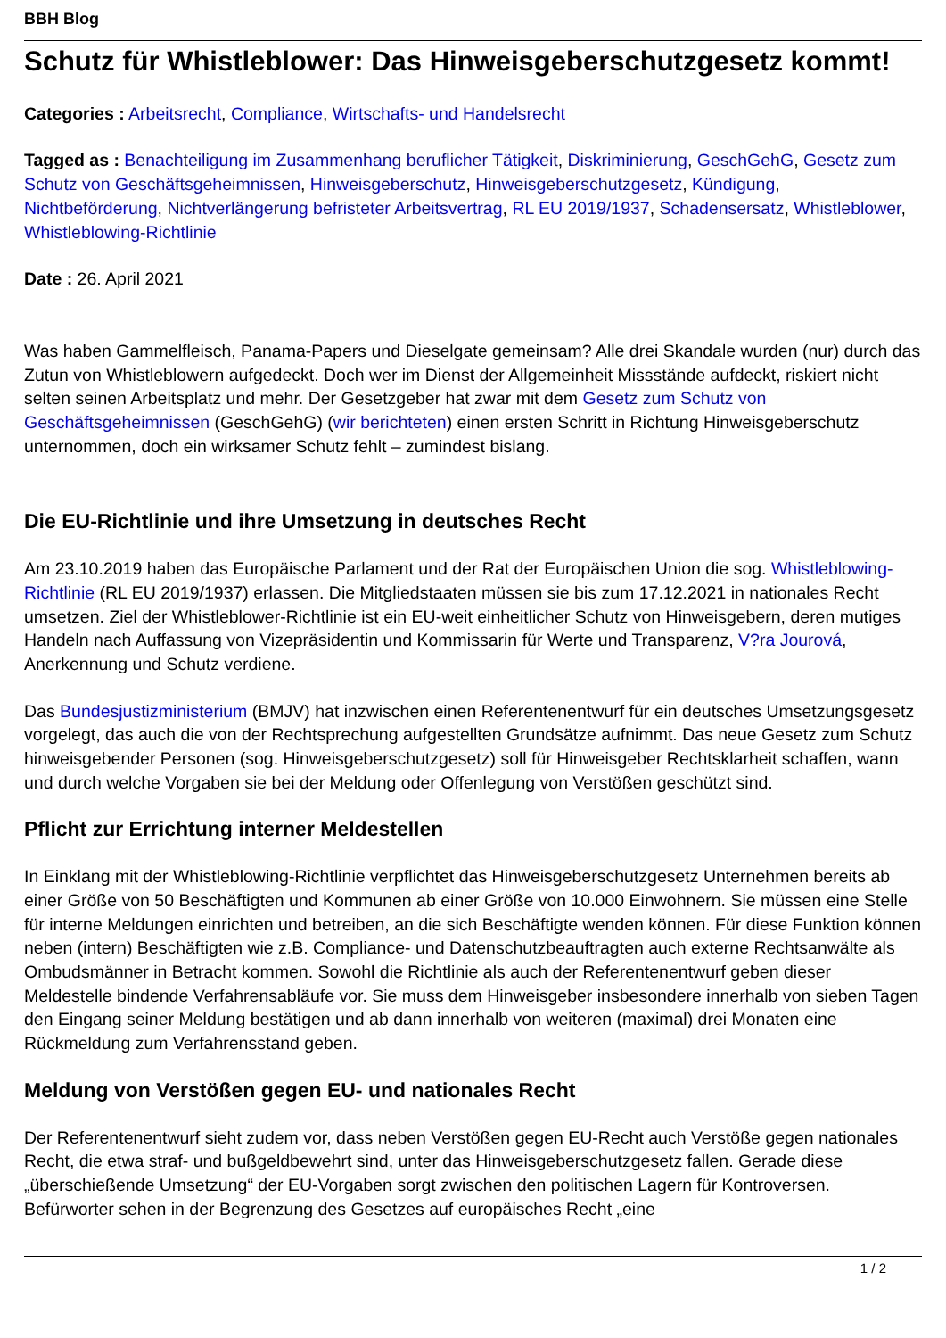BBH Blog
Schutz für Whistleblower: Das Hinweisgeberschutzgesetz kommt!
Categories : Arbeitsrecht, Compliance, Wirtschafts- und Handelsrecht
Tagged as : Benachteiligung im Zusammenhang beruflicher Tätigkeit, Diskriminierung, GeschGehG, Gesetz zum Schutz von Geschäftsgeheimnissen, Hinweisgeberschutz, Hinweisgeberschutzgesetz, Kündigung, Nichtbeförderung, Nichtverlängerung befristeter Arbeitsvertrag, RL EU 2019/1937, Schadensersatz, Whistleblower, Whistleblowing-Richtlinie
Date : 26. April 2021
Was haben Gammelfleisch, Panama-Papers und Dieselgate gemeinsam? Alle drei Skandale wurden (nur) durch das Zutun von Whistleblowern aufgedeckt. Doch wer im Dienst der Allgemeinheit Missstände aufdeckt, riskiert nicht selten seinen Arbeitsplatz und mehr. Der Gesetzgeber hat zwar mit dem Gesetz zum Schutz von Geschäftsgeheimnissen (GeschGehG) (wir berichteten) einen ersten Schritt in Richtung Hinweisgeberschutz unternommen, doch ein wirksamer Schutz fehlt – zumindest bislang.
Die EU-Richtlinie und ihre Umsetzung in deutsches Recht
Am 23.10.2019 haben das Europäische Parlament und der Rat der Europäischen Union die sog. Whistleblowing-Richtlinie (RL EU 2019/1937) erlassen. Die Mitgliedstaaten müssen sie bis zum 17.12.2021 in nationales Recht umsetzen. Ziel der Whistleblower-Richtlinie ist ein EU-weit einheitlicher Schutz von Hinweisgebern, deren mutiges Handeln nach Auffassung von Vizepräsidentin und Kommissarin für Werte und Transparenz, V?ra Jourová, Anerkennung und Schutz verdiene.
Das Bundesjustizministerium (BMJV) hat inzwischen einen Referentenentwurf für ein deutsches Umsetzungsgesetz vorgelegt, das auch die von der Rechtsprechung aufgestellten Grundsätze aufnimmt. Das neue Gesetz zum Schutz hinweisgebender Personen (sog. Hinweisgeberschutzgesetz) soll für Hinweisgeber Rechtsklarheit schaffen, wann und durch welche Vorgaben sie bei der Meldung oder Offenlegung von Verstößen geschützt sind.
Pflicht zur Errichtung interner Meldestellen
In Einklang mit der Whistleblowing-Richtlinie verpflichtet das Hinweisgeberschutzgesetz Unternehmen bereits ab einer Größe von 50 Beschäftigten und Kommunen ab einer Größe von 10.000 Einwohnern. Sie müssen eine Stelle für interne Meldungen einrichten und betreiben, an die sich Beschäftigte wenden können. Für diese Funktion können neben (intern) Beschäftigten wie z.B. Compliance- und Datenschutzbeauftragten auch externe Rechtsanwälte als Ombudsmänner in Betracht kommen. Sowohl die Richtlinie als auch der Referentenentwurf geben dieser Meldestelle bindende Verfahrensabläufe vor. Sie muss dem Hinweisgeber insbesondere innerhalb von sieben Tagen den Eingang seiner Meldung bestätigen und ab dann innerhalb von weiteren (maximal) drei Monaten eine Rückmeldung zum Verfahrensstand geben.
Meldung von Verstößen gegen EU- und nationales Recht
Der Referentenentwurf sieht zudem vor, dass neben Verstößen gegen EU-Recht auch Verstöße gegen nationales Recht, die etwa straf- und bußgeldbewehrt sind, unter das Hinweisgeberschutzgesetz fallen. Gerade diese „überschießende Umsetzung“ der EU-Vorgaben sorgt zwischen den politischen Lagern für Kontroversen. Befürworter sehen in der Begrenzung des Gesetzes auf europäisches Recht „eine
1 / 2